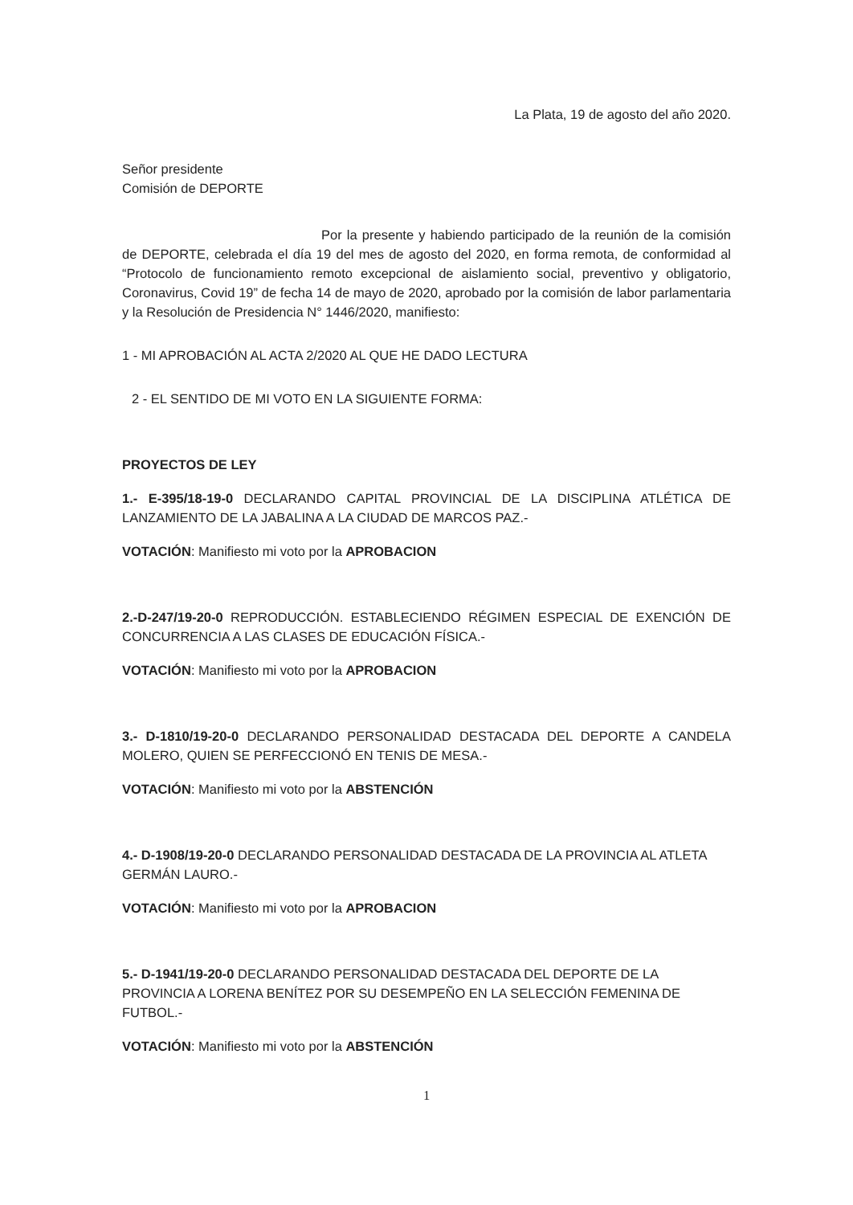La Plata, 19 de agosto del año 2020.
Señor presidente
Comisión de DEPORTE
Por la presente y habiendo participado de la reunión de la comisión de DEPORTE, celebrada el día 19 del mes de agosto del 2020, en forma remota, de conformidad al “Protocolo de funcionamiento remoto excepcional de aislamiento social, preventivo y obligatorio, Coronavirus, Covid 19” de fecha 14 de mayo de 2020, aprobado por la comisión de labor parlamentaria y la Resolución de Presidencia N° 1446/2020, manifiesto:
1 - MI APROBACIÓN AL ACTA 2/2020 AL QUE HE DADO LECTURA
2 - EL SENTIDO DE MI VOTO EN LA SIGUIENTE FORMA:
PROYECTOS DE LEY
1.- E-395/18-19-0 DECLARANDO CAPITAL PROVINCIAL DE LA DISCIPLINA ATLÉTICA DE LANZAMIENTO DE LA JABALINA A LA CIUDAD DE MARCOS PAZ.-
VOTACIÓN: Manifiesto mi voto por la APROBACION
2.-D-247/19-20-0 REPRODUCCIÓN. ESTABLECIENDO RÉGIMEN ESPECIAL DE EXENCIÓN DE CONCURRENCIA A LAS CLASES DE EDUCACIÓN FÍSICA.-
VOTACIÓN: Manifiesto mi voto por la APROBACION
3.- D-1810/19-20-0 DECLARANDO PERSONALIDAD DESTACADA DEL DEPORTE A CANDELA MOLERO, QUIEN SE PERFECCIONÓ EN TENIS DE MESA.-
VOTACIÓN: Manifiesto mi voto por la ABSTENCIÓN
4.- D-1908/19-20-0 DECLARANDO PERSONALIDAD DESTACADA DE LA PROVINCIA AL ATLETA GERMÁN LAURO.-
VOTACIÓN: Manifiesto mi voto por la APROBACION
5.- D-1941/19-20-0 DECLARANDO PERSONALIDAD DESTACADA DEL DEPORTE DE LA PROVINCIA A LORENA BENÍTEZ POR SU DESEMPEÑO EN LA SELECCIÓN FEMENINA DE FUTBOL.-
VOTACIÓN: Manifiesto mi voto por la ABSTENCIÓN
1